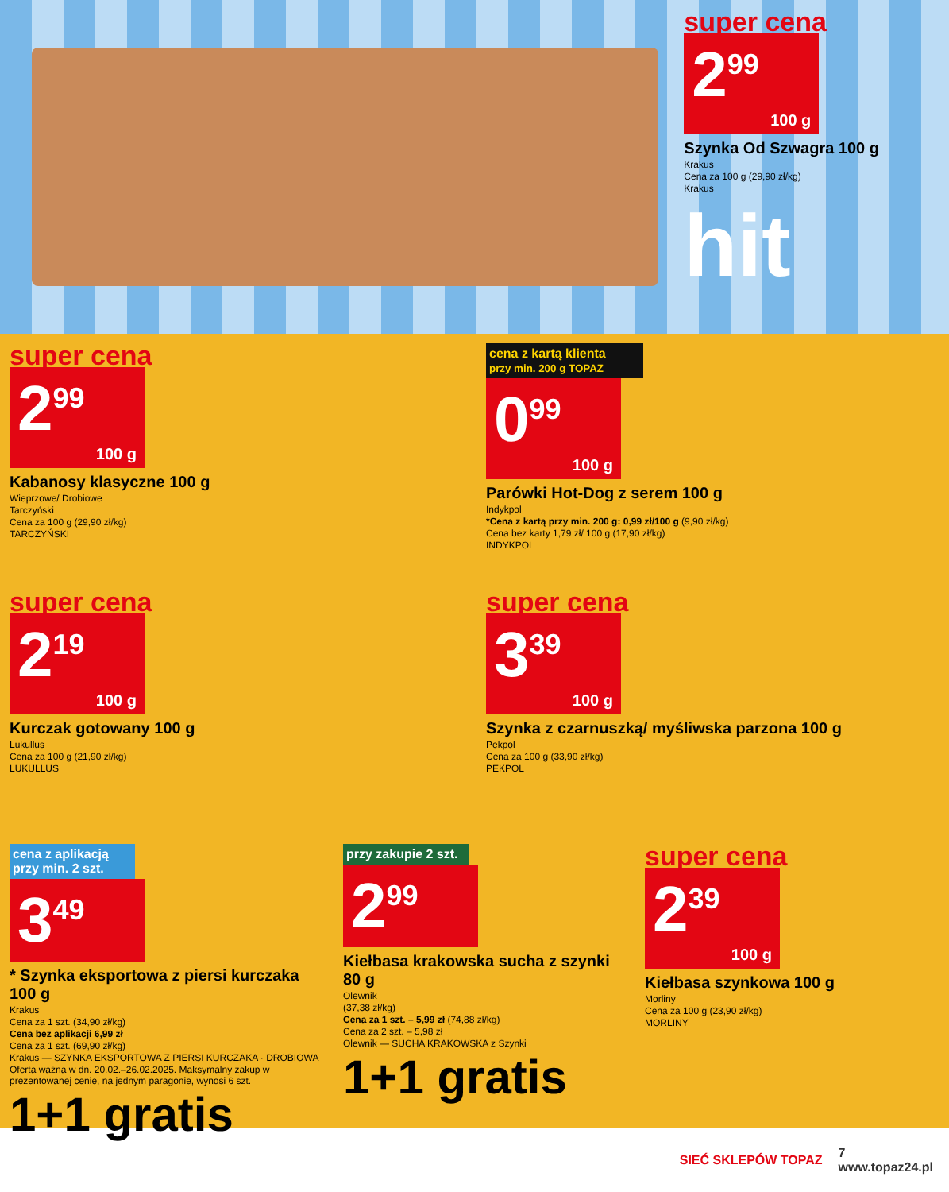super cena
2<sup>99</sup>
100 g
Szynka Od Szwagra 100 g
Krakus
Cena za 100 g (29,90 zł/kg)
Krakus
hit
super cena
2<sup>99</sup>
100 g
Kabanosy klasyczne 100 g
Wieprzowe/ Drobiowe
Tarczyński
Cena za 100 g (29,90 zł/kg)
TARCZYŃSKI
cena z kartą klienta
przy min. 200 g TOPAZ
0<sup>99</sup>
100 g
Parówki Hot-Dog z serem 100 g
Indykpol
*Cena z kartą przy min. 200 g: 0,99 zł/100 g (9,90 zł/kg)
Cena bez karty 1,79 zł/ 100 g (17,90 zł/kg)
INDYKPOL
super cena
2<sup>19</sup>
100 g
Kurczak gotowany 100 g
Lukullus
Cena za 100 g (21,90 zł/kg)
LUKULLUS
super cena
3<sup>39</sup>
100 g
Szynka z czarnuszką/ myśliwska parzona 100 g
Pekpol
Cena za 100 g (33,90 zł/kg)
PEKPOL
cena z aplikacją
przy min. 2 szt.
3<sup>49</sup>
* Szynka eksportowa z piersi kurczaka 100 g
Krakus
Cena za 1 szt. (34,90 zł/kg)
Cena bez aplikacji 6,99 zł
Cena za 1 szt. (69,90 zł/kg)
Krakus — SZYNKA EKSPORTOWA Z PIERSI KURCZAKA · DROBIOWA
Oferta ważna w dn. 20.02.–26.02.2025. Maksymalny zakup w prezentowanej cenie, na jednym paragonie, wynosi 6 szt.
1+1 gratis
przy zakupie 2 szt.
2<sup>99</sup>
Kiełbasa krakowska sucha z szynki 80 g
Olewnik
(37,38 zł/kg)
Cena za 1 szt. – 5,99 zł (74,88 zł/kg)
Cena za 2 szt. – 5,98 zł
Olewnik — SUCHA KRAKOWSKA z Szynki
1+1 gratis
super cena
2<sup>39</sup>
100 g
Kiełbasa szynkowa 100 g
Morliny
Cena za 100 g (23,90 zł/kg)
MORLINY
SIEĆ SKLEPÓW TOPAZ 7
www.topaz24.pl